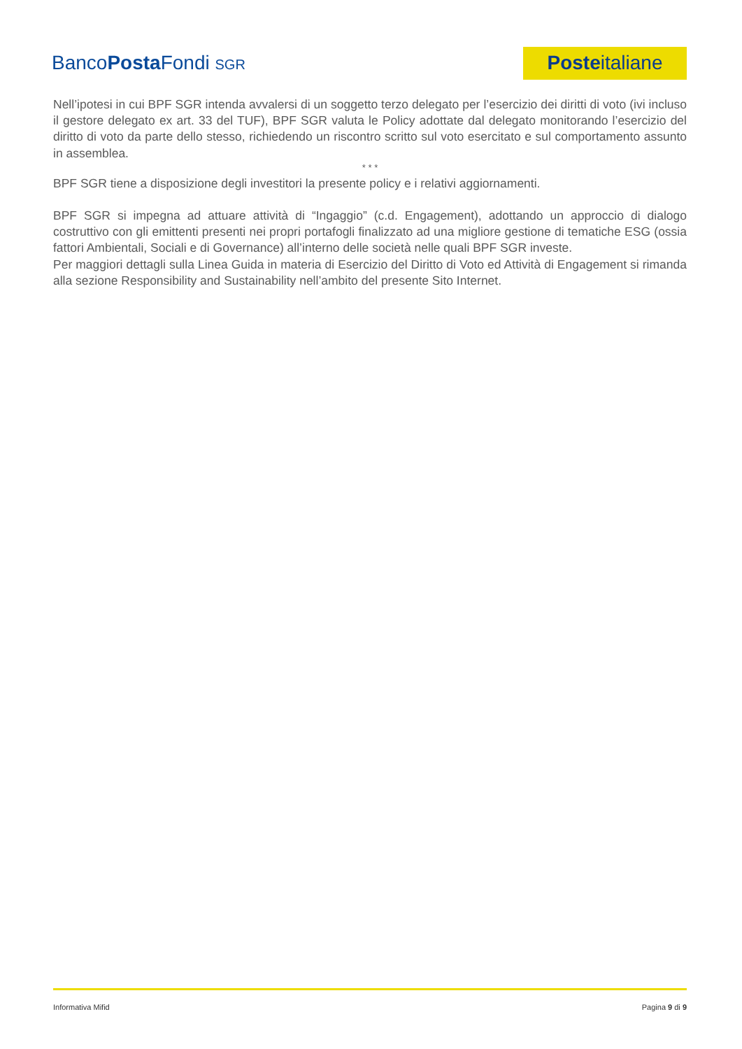BancoPosta Fondi SGR
Poste italiane
Nell’ipotesi in cui BPF SGR intenda avvalersi di un soggetto terzo delegato per l’esercizio dei diritti di voto (ivi incluso il gestore delegato ex art. 33 del TUF), BPF SGR valuta le Policy adottate dal delegato monitorando l’esercizio del diritto di voto da parte dello stesso, richiedendo un riscontro scritto sul voto esercitato e sul comportamento assunto in assemblea.
* * *
BPF SGR tiene a disposizione degli investitori la presente policy e i relativi aggiornamenti.
BPF SGR si impegna ad attuare attività di “Ingaggio” (c.d. Engagement), adottando un approccio di dialogo costruttivo con gli emittenti presenti nei propri portafogli finalizzato ad una migliore gestione di tematiche ESG (ossia fattori Ambientali, Sociali e di Governance) all’interno delle società nelle quali BPF SGR investe.
Per maggiori dettagli sulla Linea Guida in materia di Esercizio del Diritto di Voto ed Attività di Engagement si rimanda alla sezione Responsibility and Sustainability nell’ambito del presente Sito Internet.
Informativa Mifid Pagina 9 di 9